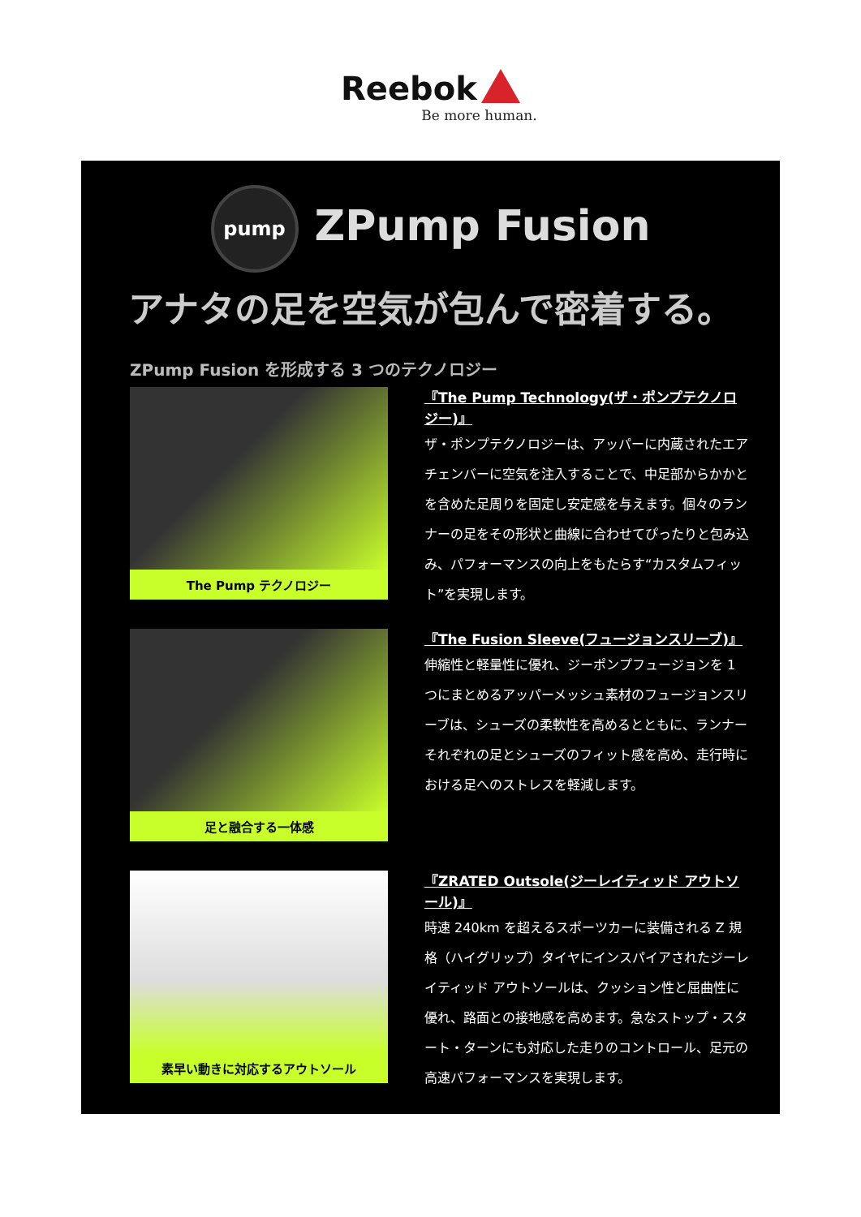Reebok
Be more human.
pump ZPump Fusion
アナタの足を空気が包んで密着する。
ZPump Fusion を形成する 3 つのテクノロジー
The Pump テクノロジー
『The Pump Technology(ザ・ポンプテクノロジー)』
ザ・ポンプテクノロジーは、アッパーに内蔵されたエアチェンバーに空気を注入することで、中足部からかかとを含めた足周りを固定し安定感を与えます。個々のランナーの足をその形状と曲線に合わせてぴったりと包み込み、パフォーマンスの向上をもたらす“カスタムフィット”を実現します。
足と融合する一体感
『The Fusion Sleeve(フュージョンスリーブ)』
伸縮性と軽量性に優れ、ジーポンプフュージョンを 1 つにまとめるアッパーメッシュ素材のフュージョンスリーブは、シューズの柔軟性を高めるとともに、ランナーそれぞれの足とシューズのフィット感を高め、走行時における足へのストレスを軽減します。
素早い動きに対応するアウトソール
『ZRATED Outsole(ジーレイティッド アウトソール)』
時速 240km を超えるスポーツカーに装備される Z 規格（ハイグリップ）タイヤにインスパイアされたジーレイティッド アウトソールは、クッション性と屈曲性に優れ、路面との接地感を高めます。急なストップ・スタート・ターンにも対応した走りのコントロール、足元の高速パフォーマンスを実現します。